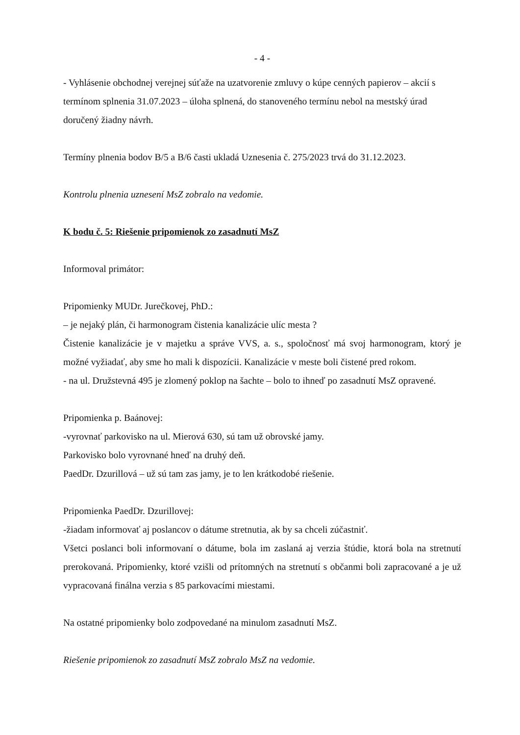- 4 -
- Vyhlásenie obchodnej verejnej súťaže na uzatvorenie zmluvy o kúpe cenných papierov – akcií s termínom splnenia 31.07.2023 – úloha splnená, do stanoveného termínu nebol na mestský úrad doručený žiadny návrh.
Termíny plnenia bodov B/5 a B/6 časti ukladá Uznesenia č. 275/2023 trvá do 31.12.2023.
Kontrolu plnenia uznesení MsZ zobralo na vedomie.
K bodu č. 5: Riešenie pripomienok zo zasadnutí MsZ
Informoval primátor:
Pripomienky MUDr. Jurečkovej, PhD.:
– je nejaký plán, či harmonogram čistenia kanalizácie ulíc mesta ?
Čistenie kanalizácie je v majetku a správe VVS, a. s., spoločnosť má svoj harmonogram, ktorý je možné vyžiadať, aby sme ho mali k dispozícii. Kanalizácie v meste boli čistené pred rokom.
- na ul. Družstevná 495 je zlomený poklop na šachte – bolo to ihneď po zasadnutí MsZ opravené.
Pripomienka p. Baánovej:
-vyrovnať parkovisko na ul. Mierová 630, sú tam už obrovské jamy.
Parkovisko bolo vyrovnané hneď na druhý deň.
PaedDr. Dzurillová – už sú tam zas jamy, je to len krátkodobé riešenie.
Pripomienka PaedDr. Dzurillovej:
-žiadam informovať aj poslancov o dátume stretnutia, ak by sa chceli zúčastniť.
Všetci poslanci boli informovaní o dátume, bola im zaslaná aj verzia štúdie, ktorá bola na stretnutí prerokovaná. Pripomienky, ktoré vzišli od prítomných na stretnutí s občanmi boli zapracované a je už vypracovaná finálna verzia s 85 parkovacími miestami.
Na ostatné pripomienky bolo zodpovedané na minulom zasadnutí MsZ.
Riešenie pripomienok zo zasadnutí MsZ zobralo MsZ na vedomie.